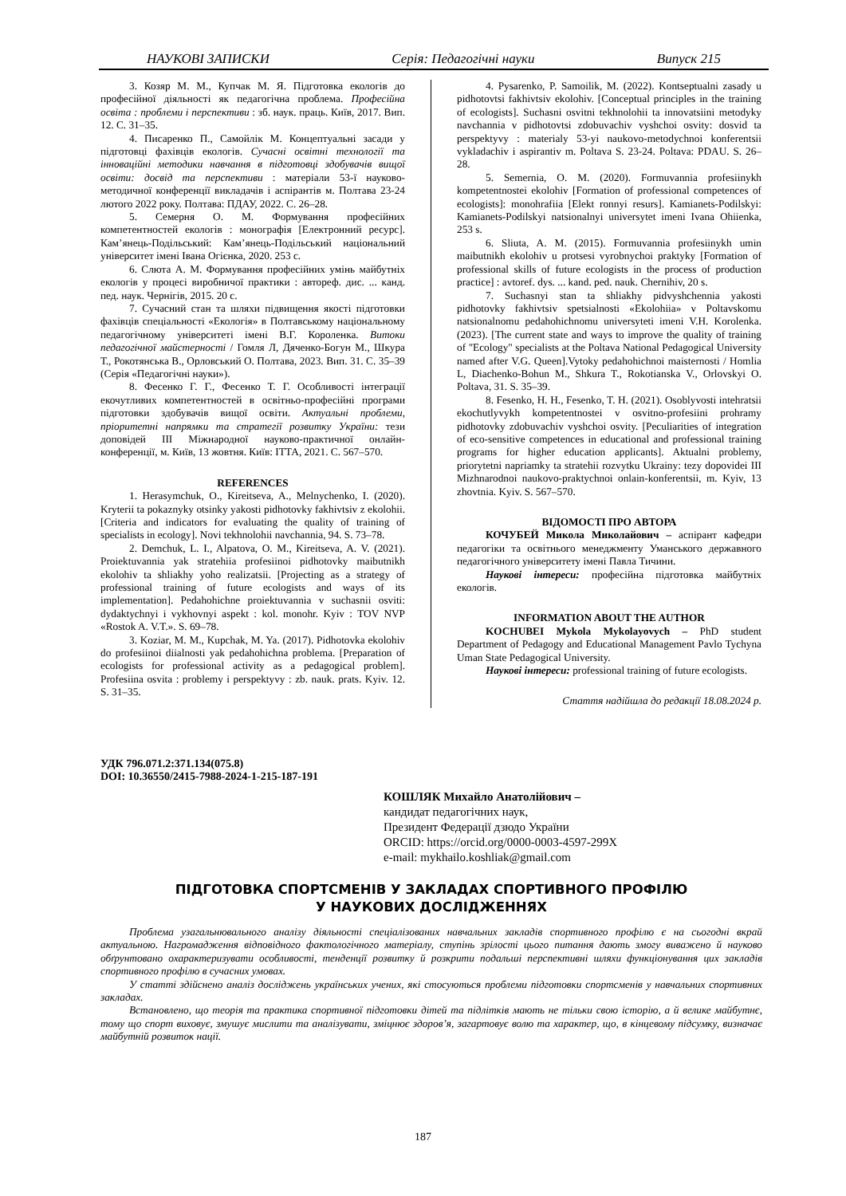НАУКОВІ ЗАПИСКИ Серія: Педагогічні науки Випуск 215
3. Козяр М. М., Купчак М. Я. Підготовка екологів до професійної діяльності як педагогічна проблема. Професійна освіта : проблеми і перспективи : зб. наук. праць. Київ, 2017. Вип. 12. С. 31–35.
4. Писаренко П., Самойлік М. Концептуальні засади у підготовці фахівців екологів. Сучасні освітні технології та інноваційні методики навчання в підготовці здобувачів вищої освіти: досвід та перспективи : матеріали 53-ї науково-методичної конференції викладачів і аспірантів м. Полтава 23-24 лютого 2022 року. Полтава: ПДАУ, 2022. С. 26–28.
5. Семерня О. М. Формування професійних компетентностей екологів : монографія [Електронний ресурс]. Кам’янець-Подільський: Кам’янець-Подільський національний університет імені Івана Огієнка, 2020. 253 с.
6. Слюта А. М. Формування професійних умінь майбутніх екологів у процесі виробничої практики : автореф. дис. ... канд. пед. наук. Чернігів, 2015. 20 с.
7. Сучасний стан та шляхи підвищення якості підготовки фахівців спеціальності «Екологія» в Полтавському національному педагогічному університеті імені В.Г. Короленка. Витоки педагогічної майстерності / Гомля Л, Дяченко-Богун М., Шкура Т., Рокотянська В., Орловський О. Полтава, 2023. Вип. 31. С. 35–39 (Серія «Педагогічні науки»).
8. Фесенко Г. Г., Фесенко Т. Г. Особливості інтеграції екочутливих компетентностей в освітньо-професійні програми підготовки здобувачів вищої освіти. Актуальні проблеми, пріоритетні напрямки та стратегії розвитку України: тези доповідей III Міжнародної науково-практичної онлайн-конференції, м. Київ, 13 жовтня. Київ: ІТТА, 2021. С. 567–570.
REFERENCES
1. Herasymchuk, O., Kireitseva, A., Melnychenko, I. (2020). Kryterii ta pokaznyky otsinky yakosti pidhotovky fakhivtsiv z ekolohii. [Criteria and indicators for evaluating the quality of training of specialists in ecology]. Novi tekhnolohii navchannia, 94. S. 73–78.
2. Demchuk, L. I., Alpatova, O. M., Kireitseva, A. V. (2021). Proiektuvannia yak stratehiia profesiinoi pidhotovky maibutnikh ekolohiv ta shliakhy yoho realizatsii. [Projecting as a strategy of professional training of future ecologists and ways of its implementation]. Pedahohichne proiektuvannia v suchasnii osviti: dydaktychnyi i vykhovnyi aspekt : kol. monohr. Kyiv : TOV NVP «Rostok A. V.T.». S. 69–78.
3. Koziar, M. M., Kupchak, M. Ya. (2017). Pidhotovka ekolohiv do profesiinoi diialnosti yak pedahohichna problema. [Preparation of ecologists for professional activity as a pedagogical problem]. Profesiina osvita : problemy i perspektyvy : zb. nauk. prats. Kyiv. 12. S. 31–35.
4. Pysarenko, P. Samoilik, M. (2022). Kontseptualni zasady u pidhotovtsi fakhivtsiv ekolohiv. [Conceptual principles in the training of ecologists]. Suchasni osvitni tekhnolohii ta innovatsiini metodyky navchannia v pidhotovtsi zdobuvachiv vyshchoi osvity: dosvid ta perspektyvy : materialy 53-yi naukovo-metodychnoi konferentsii vykladachiv i aspirantiv m. Poltava S. 23-24. Poltava: PDAU. S. 26–28.
5. Semernia, O. M. (2020). Formuvannia profesiinykh kompetentnostei ekolohiv [Formation of professional competences of ecologists]: monohrafiia [Elekt ronnyi resurs]. Kamianets-Podilskyi: Kamianets-Podilskyi natsionalnyi universytet imeni Ivana Ohiienka, 253 s.
6. Sliuta, A. M. (2015). Formuvannia profesiinykh umin maibutnikh ekolohiv u protsesi vyrobnychoi praktyky [Formation of professional skills of future ecologists in the process of production practice] : avtoref. dys. ... kand. ped. nauk. Chernihiv, 20 s.
7. Suchasnyi stan ta shliakhy pidvyshchennia yakosti pidhotovky fakhivtsiv spetsialnosti «Ekolohiia» v Poltavskomu natsionalnomu pedahohichnomu universyteti imeni V.H. Korolenka. (2023). [The current state and ways to improve the quality of training of "Ecology" specialists at the Poltava National Pedagogical University named after V.G. Queen].Vytoky pedahohichnoi maisternosti / Homlia L, Diachenko-Bohun M., Shkura T., Rokotianska V., Orlovskyi O. Poltava, 31. S. 35–39.
8. Fesenko, H. H., Fesenko, T. H. (2021). Osoblyvosti intehratsii ekochutlyvykh kompetentnostei v osvitno-profesiini prohramy pidhotovky zdobuvachiv vyshchoi osvity. [Peculiarities of integration of eco-sensitive competences in educational and professional training programs for higher education applicants]. Aktualni problemy, priorytetni napriamky ta stratehii rozvytku Ukrainy: tezy dopovidei III Mizhnarodnoi naukovo-praktychnoi onlain-konferentsii, m. Kyiv, 13 zhovtnia. Kyiv. S. 567–570.
ВІДОМОСТІ ПРО АВТОРА
КОЧУБЕЙ Микола Миколайович – аспірант кафедри педагогіки та освітнього менеджменту Уманського державного педагогічного університету імені Павла Тичини.
Наукові інтереси: професійна підготовка майбутніх екологів.
INFORMATION ABOUT THE AUTHOR
KOCHUBEI Mykola Mykolayovych – PhD student Department of Pedagogy and Educational Management Pavlo Tychyna Uman State Pedagogical University.
Наукові інтереси: professional training of future ecologists.
Стаття надійшла до редакції 18.08.2024 р.
УДК 796.071.2:371.134(075.8)
DOI: 10.36550/2415-7988-2024-1-215-187-191
КОШЛЯК Михайло Анатолійович –
кандидат педагогічних наук,
Президент Федерації дзюдо України
ORCID: https://orcid.org/0000-0003-4597-299X
e-mail: mykhailo.koshliak@gmail.com
ПІДГОТОВКА СПОРТСМЕНІВ У ЗАКЛАДАХ СПОРТИВНОГО ПРОФІЛЮ
У НАУКОВИХ ДОСЛІДЖЕННЯХ
Проблема узагальнювального аналізу діяльності спеціалізованих навчальних закладів спортивного профілю є на сьогодні вкрай актуальною. Нагромадження відповідного фактологічного матеріалу, ступінь зрілості цього питання дають змогу виважено й науково обґрунтовано охарактеризувати особливості, тенденції розвитку й розкрити подальші перспективні шляхи функціонування цих закладів спортивного профілю в сучасних умовах.
У статті здійснено аналіз досліджень українських учених, які стосуються проблеми підготовки спортсменів у навчальних спортивних закладах.
Встановлено, що теорія та практика спортивної підготовки дітей та підлітків мають не тільки свою історію, а й велике майбутнє, тому що спорт виховує, змушує мислити та аналізувати, зміцнює здоров’я, загартовує волю та характер, що, в кінцевому підсумку, визначає майбутній розвиток нації.
187